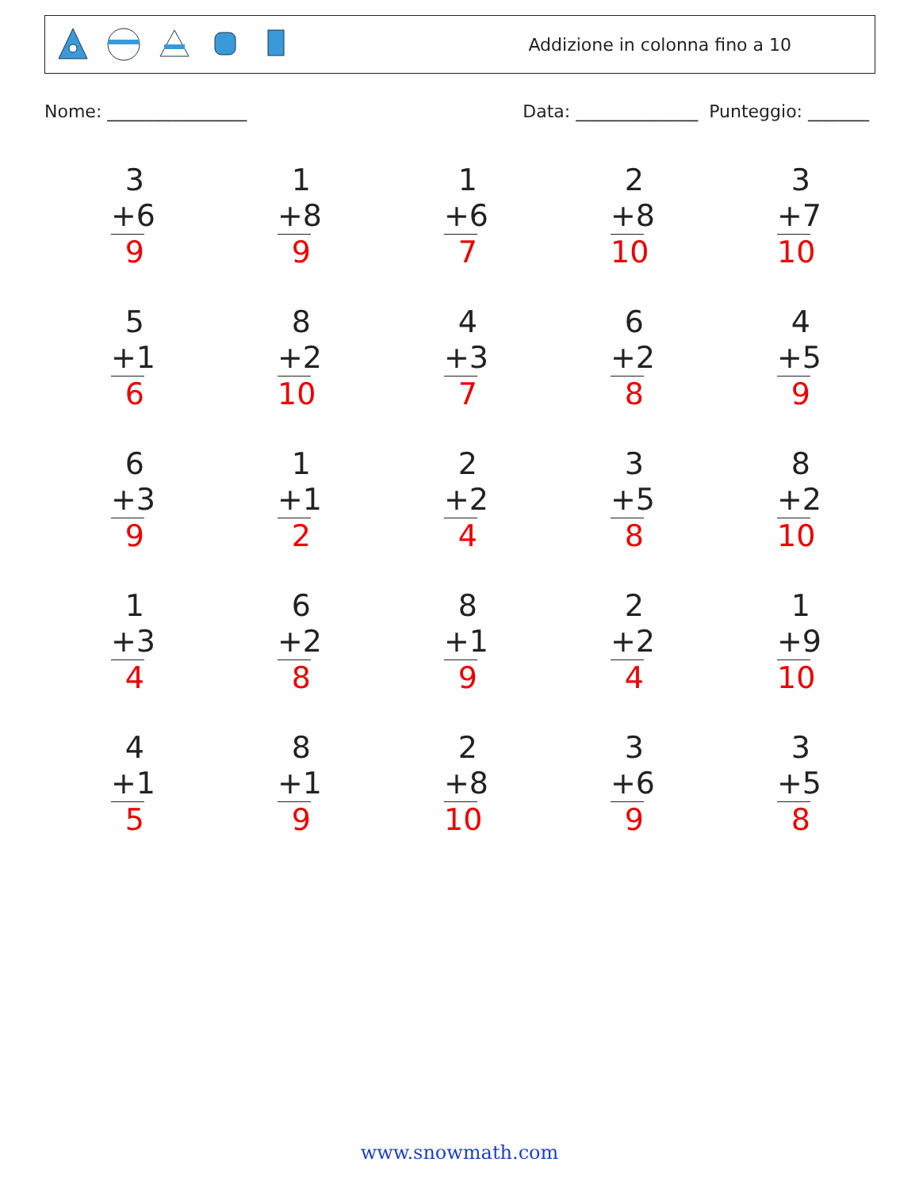Addizione in colonna fino a 10
Nome: ________________ Data: ______________ Punteggio: _______
| 3 +6 9 | 1 +8 9 | 1 +6 7 | 2 +8 10 | 3 +7 10 |
| 5 +1 6 | 8 +2 10 | 4 +3 7 | 6 +2 8 | 4 +5 9 |
| 6 +3 9 | 1 +1 2 | 2 +2 4 | 3 +5 8 | 8 +2 10 |
| 1 +3 4 | 6 +2 8 | 8 +1 9 | 2 +2 4 | 1 +9 10 |
| 4 +1 5 | 8 +1 9 | 2 +8 10 | 3 +6 9 | 3 +5 8 |
www.snowmath.com